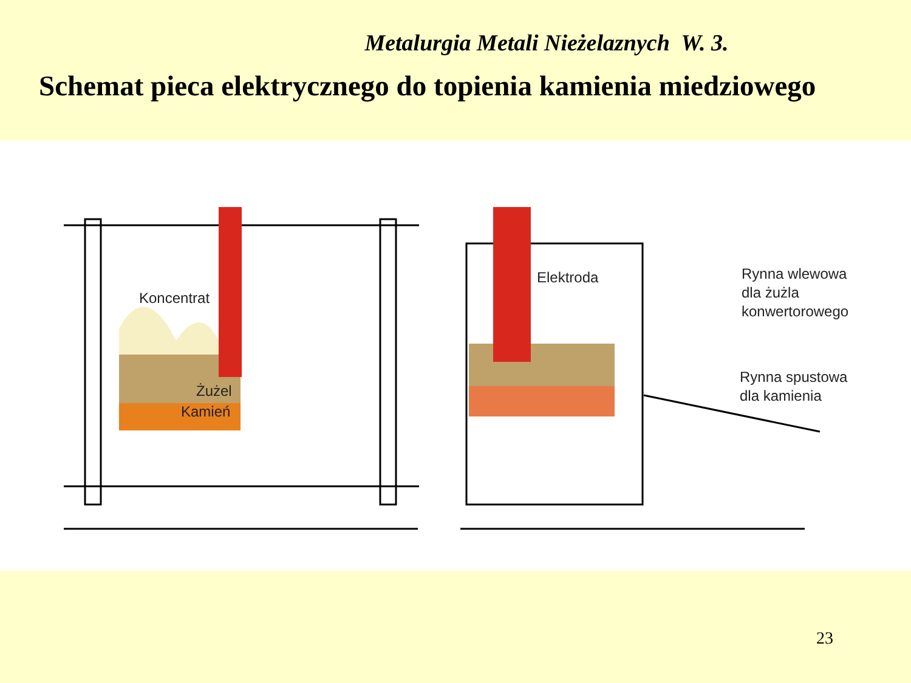Metalurgia Metali Nieżelaznych W. 3.
Schemat pieca elektrycznego do topienia kamienia miedziowego
Koncentrat
Żużel
Kamień
Elektroda
Rynna wlewowa
dla żużla
konwertorowego
Rynna spustowa
dla kamienia
23